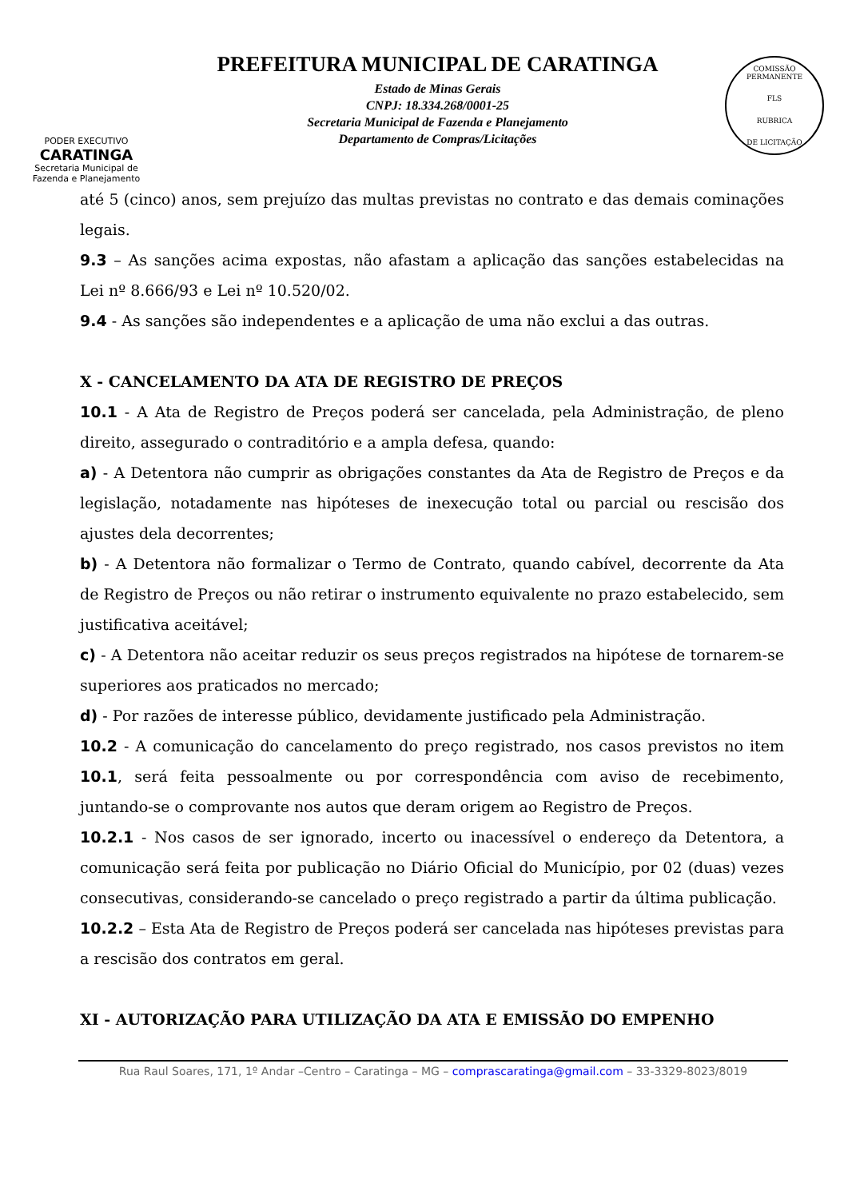PODER EXECUTIVO
CARATINGA
Secretaria Municipal de
Fazenda e Planejamento
PREFEITURA MUNICIPAL DE CARATINGA
Estado de Minas Gerais
CNPJ: 18.334.268/0001-25
Secretaria Municipal de Fazenda e Planejamento
Departamento de Compras/Licitações
COMISSÃO PERMANENTE
FLS
RUBRICA
DE LICITAÇÃO
até 5 (cinco) anos, sem prejuízo das multas previstas no contrato e das demais cominações legais.
9.3 – As sanções acima expostas, não afastam a aplicação das sanções estabelecidas na Lei nº 8.666/93 e Lei nº 10.520/02.
9.4 - As sanções são independentes e a aplicação de uma não exclui a das outras.
X - CANCELAMENTO DA ATA DE REGISTRO DE PREÇOS
10.1 - A Ata de Registro de Preços poderá ser cancelada, pela Administração, de pleno direito, assegurado o contraditório e a ampla defesa, quando:
a) - A Detentora não cumprir as obrigações constantes da Ata de Registro de Preços e da legislação, notadamente nas hipóteses de inexecução total ou parcial ou rescisão dos ajustes dela decorrentes;
b) - A Detentora não formalizar o Termo de Contrato, quando cabível, decorrente da Ata de Registro de Preços ou não retirar o instrumento equivalente no prazo estabelecido, sem justificativa aceitável;
c) - A Detentora não aceitar reduzir os seus preços registrados na hipótese de tornarem-se superiores aos praticados no mercado;
d) - Por razões de interesse público, devidamente justificado pela Administração.
10.2 - A comunicação do cancelamento do preço registrado, nos casos previstos no item 10.1, será feita pessoalmente ou por correspondência com aviso de recebimento, juntando-se o comprovante nos autos que deram origem ao Registro de Preços.
10.2.1 - Nos casos de ser ignorado, incerto ou inacessível o endereço da Detentora, a comunicação será feita por publicação no Diário Oficial do Município, por 02 (duas) vezes consecutivas, considerando-se cancelado o preço registrado a partir da última publicação.
10.2.2 – Esta Ata de Registro de Preços poderá ser cancelada nas hipóteses previstas para a rescisão dos contratos em geral.
XI - AUTORIZAÇÃO PARA UTILIZAÇÃO DA ATA E EMISSÃO DO EMPENHO
Rua Raul Soares, 171, 1º Andar –Centro – Caratinga – MG – comprascaratinga@gmail.com – 33-3329-8023/8019